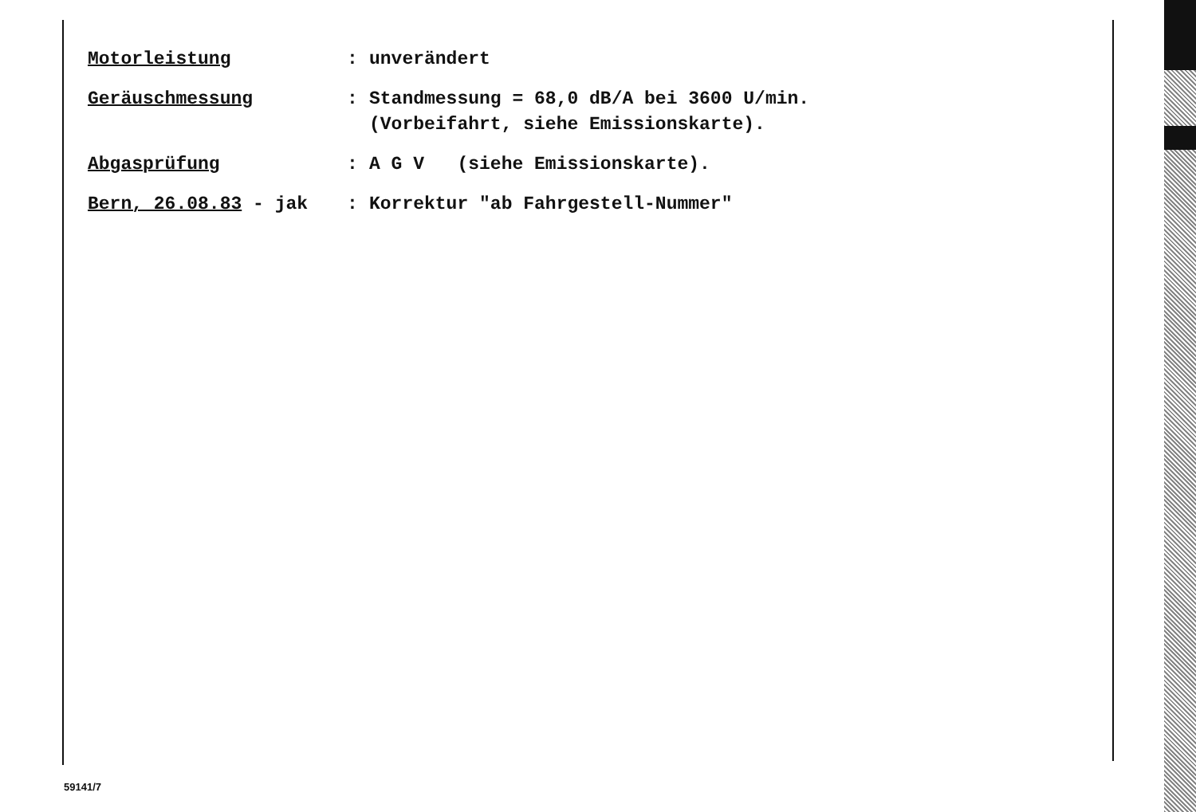| Motorleistung | : | unverändert |
| Geräuschmessung | : | Standmessung = 68,0 dB/A bei 3600 U/min. (Vorbeifahrt, siehe Emissionskarte). |
| Abgasprüfung | : | A G V (siehe Emissionskarte). |
| Bern, 26.08.83 - jak | : | Korrektur "ab Fahrgestell-Nummer" |
59141/7